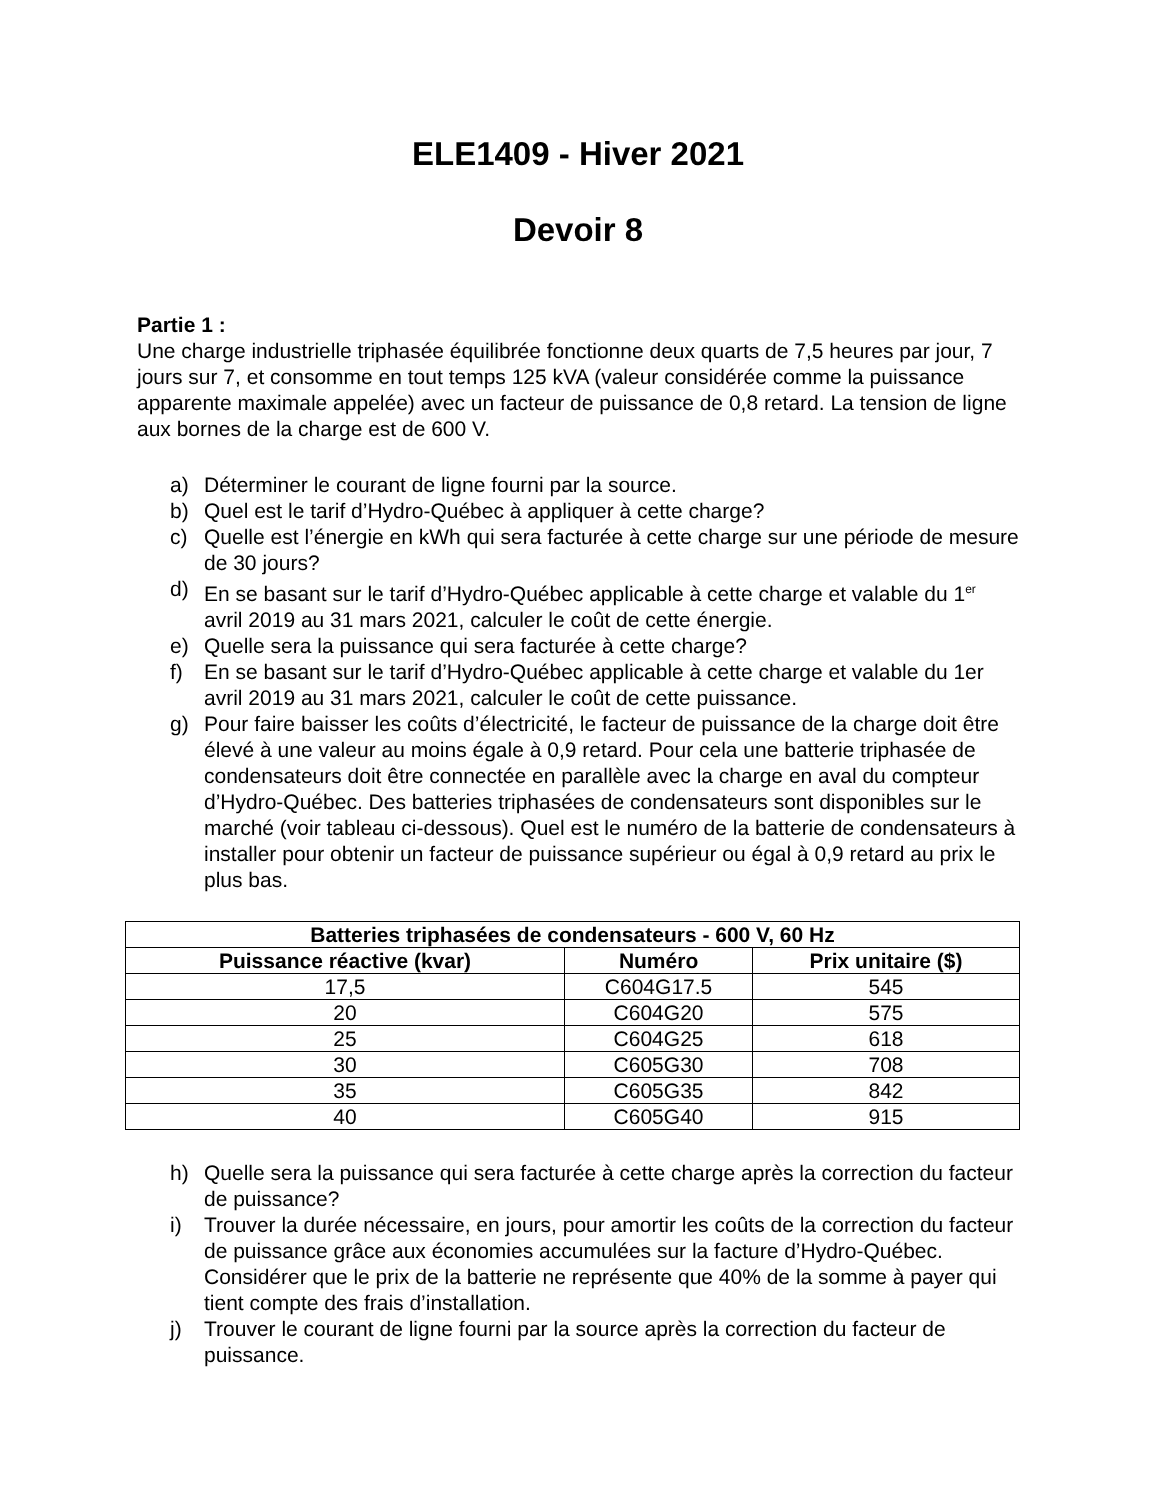ELE1409 - Hiver 2021
Devoir 8
Partie 1 :
Une charge industrielle triphasée équilibrée fonctionne deux quarts de 7,5 heures par jour, 7 jours sur 7, et consomme en tout temps 125 kVA (valeur considérée comme la puissance apparente maximale appelée) avec un facteur de puissance de 0,8 retard. La tension de ligne aux bornes de la charge est de 600 V.
a) Déterminer le courant de ligne fourni par la source.
b) Quel est le tarif d’Hydro-Québec à appliquer à cette charge?
c) Quelle est l’énergie en kWh qui sera facturée à cette charge sur une période de mesure de 30 jours?
d) En se basant sur le tarif d’Hydro-Québec applicable à cette charge et valable du 1<sup>er</sup> avril 2019 au 31 mars 2021, calculer le coût de cette énergie.
e) Quelle sera la puissance qui sera facturée à cette charge?
f) En se basant sur le tarif d’Hydro-Québec applicable à cette charge et valable du 1er avril 2019 au 31 mars 2021, calculer le coût de cette puissance.
g) Pour faire baisser les coûts d’électricité, le facteur de puissance de la charge doit être élevé à une valeur au moins égale à 0,9 retard. Pour cela une batterie triphasée de condensateurs doit être connectée en parallèle avec la charge en aval du compteur d’Hydro-Québec. Des batteries triphasées de condensateurs sont disponibles sur le marché (voir tableau ci-dessous). Quel est le numéro de la batterie de condensateurs à installer pour obtenir un facteur de puissance supérieur ou égal à 0,9 retard au prix le plus bas.
| Batteries triphasées de condensateurs - 600 V, 60 Hz | | |
| --- | --- | --- |
| Puissance réactive (kvar) | Numéro | Prix unitaire ($) |
| 17,5 | C604G17.5 | 545 |
| 20 | C604G20 | 575 |
| 25 | C604G25 | 618 |
| 30 | C605G30 | 708 |
| 35 | C605G35 | 842 |
| 40 | C605G40 | 915 |
h) Quelle sera la puissance qui sera facturée à cette charge après la correction du facteur de puissance?
i) Trouver la durée nécessaire, en jours, pour amortir les coûts de la correction du facteur de puissance grâce aux économies accumulées sur la facture d’Hydro-Québec. Considérer que le prix de la batterie ne représente que 40% de la somme à payer qui tient compte des frais d’installation.
j) Trouver le courant de ligne fourni par la source après la correction du facteur de puissance.